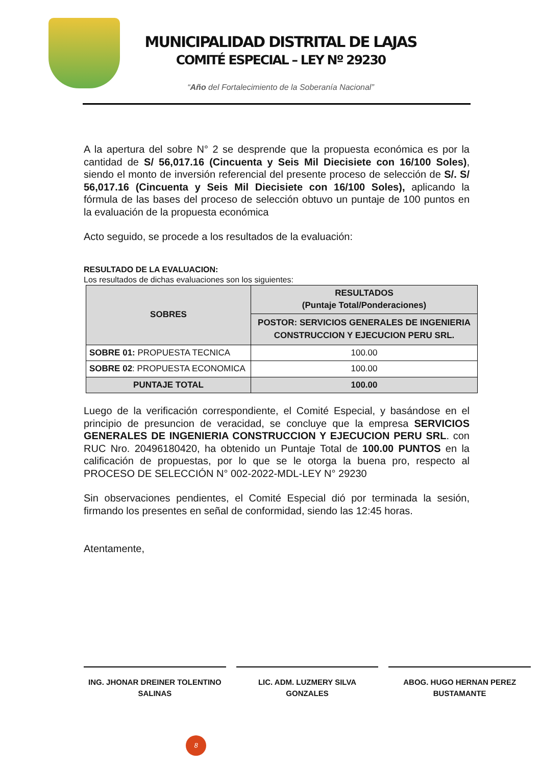MUNICIPALIDAD DISTRITAL DE LAJAS
COMITÉ ESPECIAL – LEY Nº 29230
“Año del Fortalecimiento de la Soberanía Nacional”
A la apertura del sobre N° 2 se desprende que la propuesta económica es por la cantidad de S/ 56,017.16 (Cincuenta y Seis Mil Diecisiete con 16/100 Soles), siendo el monto de inversión referencial del presente proceso de selección de S/. S/ 56,017.16 (Cincuenta y Seis Mil Diecisiete con 16/100 Soles), aplicando la fórmula de las bases del proceso de selección obtuvo un puntaje de 100 puntos en la evaluación de la propuesta económica
Acto seguido, se procede a los resultados de la evaluación:
RESULTADO DE LA EVALUACION:
Los resultados de dichas evaluaciones son los siguientes:
| SOBRES | RESULTADOS (Puntaje Total/Ponderaciones) |
| --- | --- |
| | POSTOR: SERVICIOS GENERALES DE INGENIERIA CONSTRUCCION Y EJECUCION PERU SRL. |
| SOBRE 01: PROPUESTA TECNICA | 100.00 |
| SOBRE 02 : PROPUESTA ECONOMICA | 100.00 |
| PUNTAJE TOTAL | 100.00 |
Luego de la verificación correspondiente, el Comité Especial, y basándose en el principio de presuncion de veracidad, se concluye que la empresa SERVICIOS GENERALES DE INGENIERIA CONSTRUCCION Y EJECUCION PERU SRL. con RUC Nro. 20496180420, ha obtenido un Puntaje Total de 100.00 PUNTOS en la calificación de propuestas, por lo que se le otorga la buena pro, respecto al PROCESO DE SELECCIÓN N° 002-2022-MDL-LEY N° 29230
Sin observaciones pendientes, el Comité Especial dió por terminada la sesión, firmando los presentes en señal de conformidad, siendo las 12:45 horas.
Atentamente,
ING. JHONAR DREINER TOLENTINO
SALINAS
LIC. ADM. LUZMERY SILVA
GONZALES
ABOG. HUGO HERNAN PEREZ
BUSTAMANTE
8